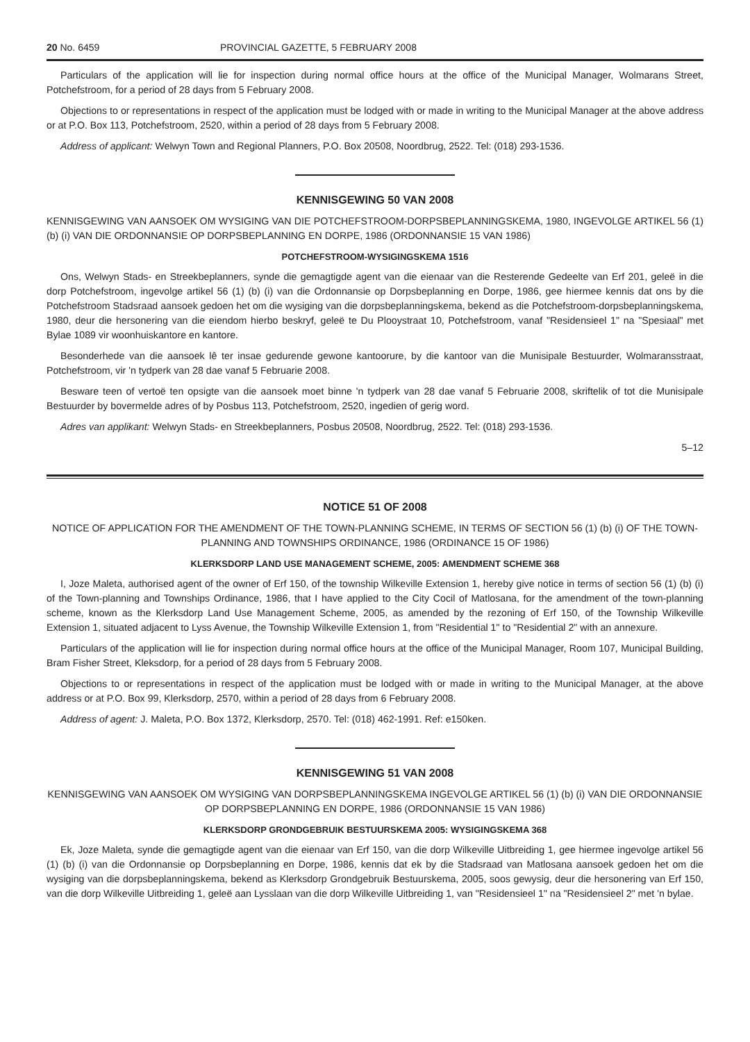20 No. 6459 PROVINCIAL GAZETTE, 5 FEBRUARY 2008
Particulars of the application will lie for inspection during normal office hours at the office of the Municipal Manager, Wolmarans Street, Potchefstroom, for a period of 28 days from 5 February 2008.
Objections to or representations in respect of the application must be lodged with or made in writing to the Municipal Manager at the above address or at P.O. Box 113, Potchefstroom, 2520, within a period of 28 days from 5 February 2008.
Address of applicant: Welwyn Town and Regional Planners, P.O. Box 20508, Noordbrug, 2522. Tel: (018) 293-1536.
KENNISGEWING 50 VAN 2008
KENNISGEWING VAN AANSOEK OM WYSIGING VAN DIE POTCHEFSTROOM-DORPSBEPLANNINGSKEMA, 1980, INGEVOLGE ARTIKEL 56 (1) (b) (i) VAN DIE ORDONNANSIE OP DORPSBEPLANNING EN DORPE, 1986 (ORDONNANSIE 15 VAN 1986)
POTCHEFSTROOM-WYSIGINGSKEMA 1516
Ons, Welwyn Stads- en Streekbeplanners, synde die gemagtigde agent van die eienaar van die Resterende Gedeelte van Erf 201, geleë in die dorp Potchefstroom, ingevolge artikel 56 (1) (b) (i) van die Ordonnansie op Dorpsbeplanning en Dorpe, 1986, gee hiermee kennis dat ons by die Potchefstroom Stadsraad aansoek gedoen het om die wysiging van die dorpsbeplanningskema, bekend as die Potchefstroom-dorpsbeplanningskema, 1980, deur die hersonering van die eiendom hierbo beskryf, geleë te Du Plooystraat 10, Potchefstroom, vanaf "Residensieel 1" na "Spesiaal" met Bylae 1089 vir woonhuiskantore en kantore.
Besonderhede van die aansoek lê ter insae gedurende gewone kantoorure, by die kantoor van die Munisipale Bestuurder, Wolmaransstraat, Potchefstroom, vir 'n tydperk van 28 dae vanaf 5 Februarie 2008.
Besware teen of vertoë ten opsigte van die aansoek moet binne 'n tydperk van 28 dae vanaf 5 Februarie 2008, skriftelik of tot die Munisipale Bestuurder by bovermelde adres of by Posbus 113, Potchefstroom, 2520, ingedien of gerig word.
Adres van applikant: Welwyn Stads- en Streekbeplanners, Posbus 20508, Noordbrug, 2522. Tel: (018) 293-1536.
5–12
NOTICE 51 OF 2008
NOTICE OF APPLICATION FOR THE AMENDMENT OF THE TOWN-PLANNING SCHEME, IN TERMS OF SECTION 56 (1) (b) (i) OF THE TOWN-PLANNING AND TOWNSHIPS ORDINANCE, 1986 (ORDINANCE 15 OF 1986)
KLERKSDORP LAND USE MANAGEMENT SCHEME, 2005: AMENDMENT SCHEME 368
I, Joze Maleta, authorised agent of the owner of Erf 150, of the township Wilkeville Extension 1, hereby give notice in terms of section 56 (1) (b) (i) of the Town-planning and Townships Ordinance, 1986, that I have applied to the City Cocil of Matlosana, for the amendment of the town-planning scheme, known as the Klerksdorp Land Use Management Scheme, 2005, as amended by the rezoning of Erf 150, of the Township Wilkeville Extension 1, situated adjacent to Lyss Avenue, the Township Wilkeville Extension 1, from "Residential 1" to "Residential 2" with an annexure.
Particulars of the application will lie for inspection during normal office hours at the office of the Municipal Manager, Room 107, Municipal Building, Bram Fisher Street, Kleksdorp, for a period of 28 days from 5 February 2008.
Objections to or representations in respect of the application must be lodged with or made in writing to the Municipal Manager, at the above address or at P.O. Box 99, Klerksdorp, 2570, within a period of 28 days from 6 February 2008.
Address of agent: J. Maleta, P.O. Box 1372, Klerksdorp, 2570. Tel: (018) 462-1991. Ref: e150ken.
KENNISGEWING 51 VAN 2008
KENNISGEWING VAN AANSOEK OM WYSIGING VAN DORPSBEPLANNINGSKEMA INGEVOLGE ARTIKEL 56 (1) (b) (i) VAN DIE ORDONNANSIE OP DORPSBEPLANNING EN DORPE, 1986 (ORDONNANSIE 15 VAN 1986)
KLERKSDORP GRONDGEBRUIK BESTUURSKEMA 2005: WYSIGINGSKEMA 368
Ek, Joze Maleta, synde die gemagtigde agent van die eienaar van Erf 150, van die dorp Wilkeville Uitbreiding 1, gee hiermee ingevolge artikel 56 (1) (b) (i) van die Ordonnansie op Dorpsbeplanning en Dorpe, 1986, kennis dat ek by die Stadsraad van Matlosana aansoek gedoen het om die wysiging van die dorpsbeplanningskema, bekend as Klerksdorp Grondgebruik Bestuurskema, 2005, soos gewysig, deur die hersonering van Erf 150, van die dorp Wilkeville Uitbreiding 1, geleë aan Lysslaan van die dorp Wilkeville Uitbreiding 1, van "Residensieel 1" na "Residensieel 2" met 'n bylae.